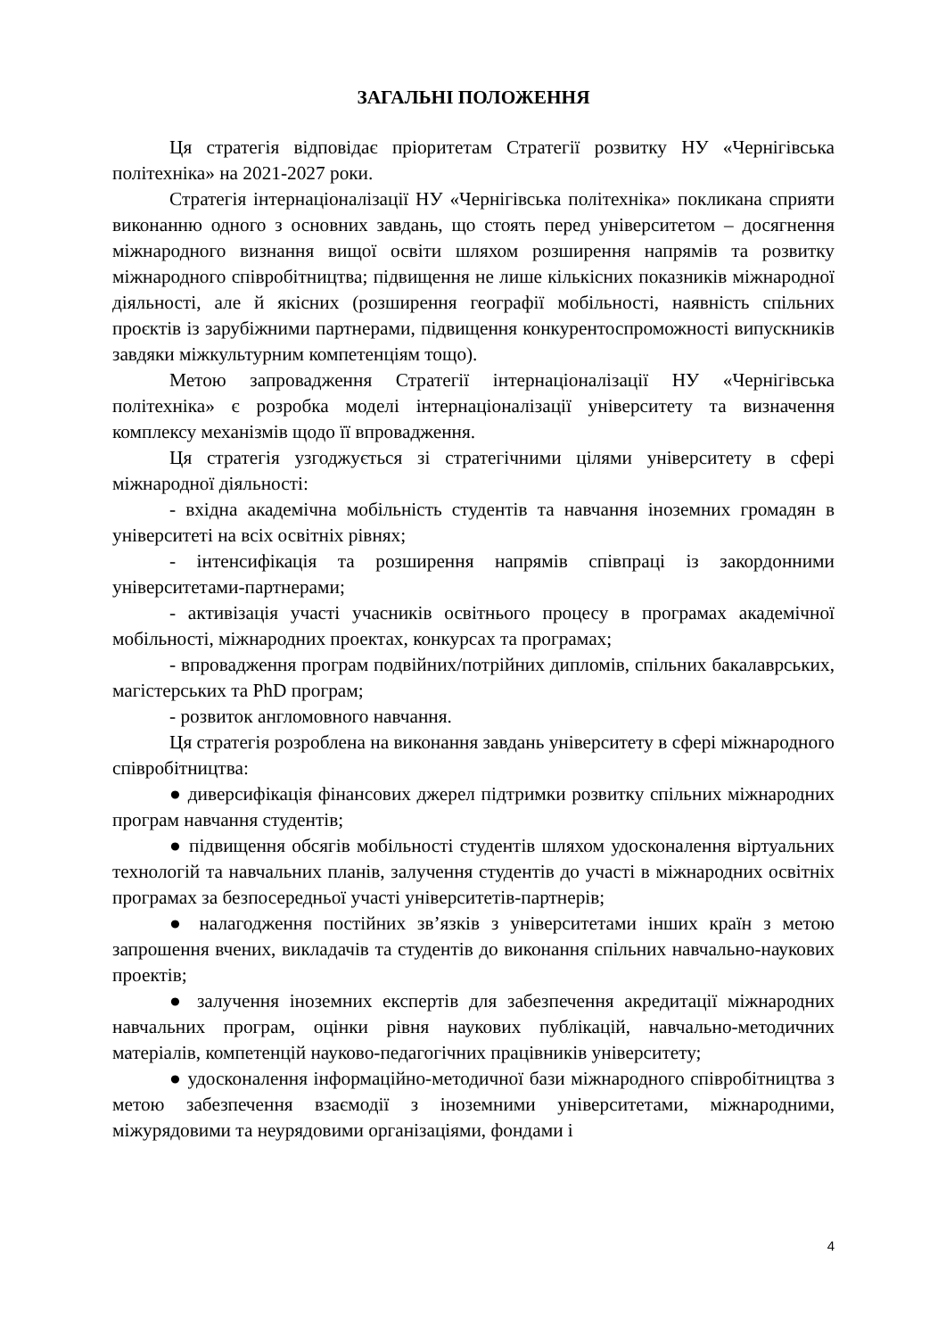ЗАГАЛЬНІ ПОЛОЖЕННЯ
Ця стратегія відповідає пріоритетам Стратегії розвитку НУ «Чернігівська політехніка» на 2021-2027 роки.
Стратегія інтернаціоналізації НУ «Чернігівська політехніка» покликана сприяти виконанню одного з основних завдань, що стоять перед університетом – досягнення міжнародного визнання вищої освіти шляхом розширення напрямів та розвитку міжнародного співробітництва; підвищення не лише кількісних показників міжнародної діяльності, але й якісних (розширення географії мобільності, наявність спільних проєктів із зарубіжними партнерами, підвищення конкурентоспроможності випускників завдяки міжкультурним компетенціям тощо).
Метою запровадження Стратегії інтернаціоналізації НУ «Чернігівська політехніка» є розробка моделі інтернаціоналізації університету та визначення комплексу механізмів щодо її впровадження.
Ця стратегія узгоджується зі стратегічними цілями університету в сфері міжнародної діяльності:
- вхідна академічна мобільність студентів та навчання іноземних громадян в університеті на всіх освітніх рівнях;
- інтенсифікація та розширення напрямів співпраці із закордонними університетами-партнерами;
- активізація участі учасників освітнього процесу в програмах академічної мобільності, міжнародних проектах, конкурсах та програмах;
- впровадження програм подвійних/потрійних дипломів, спільних бакалаврських, магістерських та PhD програм;
- розвиток англомовного навчання.
Ця стратегія розроблена на виконання завдань університету в сфері міжнародного співробітництва:
● диверсифікація фінансових джерел підтримки розвитку спільних міжнародних програм навчання студентів;
● підвищення обсягів мобільності студентів шляхом удосконалення віртуальних технологій та навчальних планів, залучення студентів до участі в міжнародних освітніх програмах за безпосередньої участі університетів-партнерів;
● налагодження постійних зв’язків з університетами інших країн з метою запрошення вчених, викладачів та студентів до виконання спільних навчально-наукових проектів;
● залучення іноземних експертів для забезпечення акредитації міжнародних навчальних програм, оцінки рівня наукових публікацій, навчально-методичних матеріалів, компетенцій науково-педагогічних працівників університету;
● удосконалення інформаційно-методичної бази міжнародного співробітництва з метою забезпечення взаємодії з іноземними університетами, міжнародними, міжурядовими та неурядовими організаціями, фондами і
4